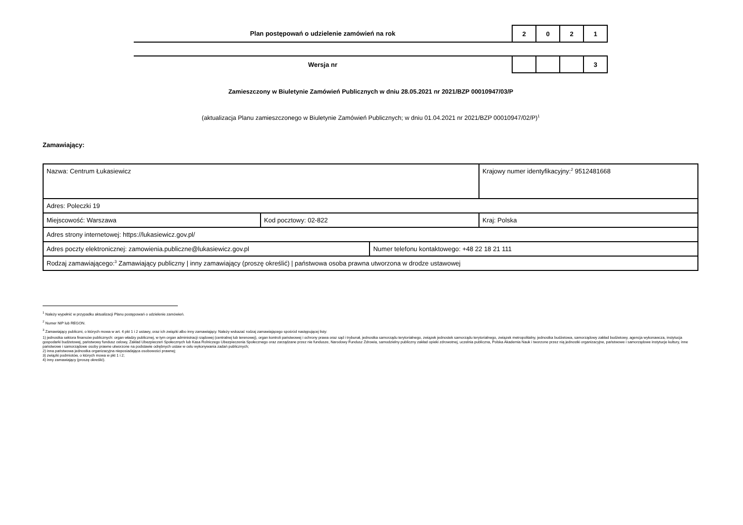| Plan postępowań o udzielenie zamówień na rok | 2 | 0 | 2 | 1 |
| Wersja nr | | | | 3 |
Zamieszczony w Biuletynie Zamówień Publicznych w dniu 28.05.2021 nr 2021/BZP 00010947/03/P
(aktualizacja Planu zamieszczonego w Biuletynie Zamówień Publicznych; w dniu 01.04.2021 nr 2021/BZP 00010947/02/P)<sup>1</sup>
Zamawiający:
| Nazwa: Centrum Łukasiewicz | | | Krajowy numer identyfikacyjny:<sup>2</sup> 9512481668 |
| Adres: Poleczki 19 | | | |
| Miejscowość: Warszawa | Kod pocztowy: 02-822 | | Kraj: Polska |
| Adres strony internetowej: https://lukasiewicz.gov.pl/ | | | |
| Adres poczty elektronicznej: zamowienia.publiczne@lukasiewicz.gov.pl | | Numer telefonu kontaktowego: +48 22 18 21 111 | |
| Rodzaj zamawiającego:<sup>3</sup> Zamawiający publiczny / inny zamawiający (proszę określić) / państwowa osoba prawna utworzona w drodze ustawowej | | | |
<sup>1</sup> Należy wypełnić w przypadku aktualizacji Planu postępowań o udzielenie zamówień.
<sup>2</sup> Numer NIP lub REGON.
<sup>3</sup> Zamawiający publiczni, o których mowa w art. 4 pkt 1 i 2 ustawy, oraz ich związki albo inny zamawiający. Należy wskazać rodzaj zamawiającego spośród następującej listy:
1) jednostka sektora finansów publicznych: organ władzy publicznej, w tym organ administracji rządowej (centralnej lub terenowej), organ kontroli państwowej i ochrony prawa oraz sąd i trybunał, jednostka samorządu terytorialnego, związek jednostek samorządu terytorialnego, związek metropolitalny, jednostka budżetowa, samorządowy zakład budżetowy, agencja wykonawcza, instytucja gospodarki budżetowej, państwowy fundusz celowy, Zakład Ubezpieczeń Społecznych lub Kasa Rolniczego Ubezpieczenia Społecznego oraz zarządzane przez nie fundusze, Narodowy Fundusz Zdrowia, samodzielny publiczny zakład opieki zdrowotnej, uczelnia publiczna, Polska Akademia Nauk i tworzone przez nią jednostki organizacyjne, państwowe i samorządowe instytucje kultury, inne państwowe i samorządowe osoby prawne utworzone na podstawie odrębnych ustaw w celu wykonywania zadań publicznych;
2) inna państwowa jednostka organizacyjna nieposiadająca osobowości prawnej;
3) związki podmiotów, o których mowa w pkt 1 i 2;
4) inny zamawiający (proszę określić).